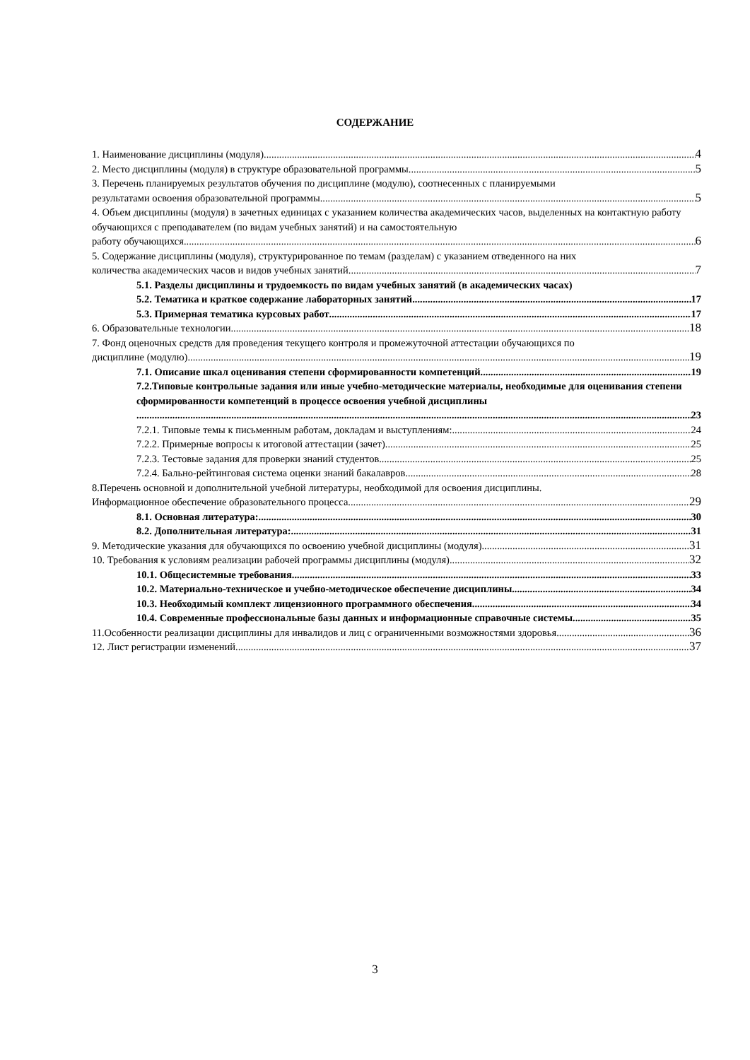СОДЕРЖАНИЕ
1. Наименование дисциплины (модуля) 4
2. Место дисциплины (модуля) в структуре образовательной программы 5
3. Перечень планируемых результатов обучения по дисциплине (модулю), соотнесенных с планируемыми
результатами освоения образовательной программы 5
4. Объем дисциплины (модуля) в зачетных единицах с указанием количества академических часов, выделенных на контактную работу обучающихся с преподавателем (по видам учебных занятий) и на самостоятельную
работу обучающихся 6
5. Содержание дисциплины (модуля), структурированное по темам (разделам) с указанием отведенного на них
количества академических часов и видов учебных занятий 7
5.1. Разделы дисциплины и трудоемкость по видам учебных занятий (в академических часах)
5.2. Тематика и краткое содержание лабораторных занятий 17
5.3. Примерная тематика курсовых работ 17
6. Образовательные технологии 18
7. Фонд оценочных средств для проведения текущего контроля и промежуточной аттестации обучающихся по
дисциплине (модулю) 19
7.1. Описание шкал оценивания степени сформированности компетенций 19
7.2.Типовые контрольные задания или иные учебно-методические материалы, необходимые для оценивания степени сформированности компетенций в процессе освоения учебной дисциплины
23
7.2.1. Типовые темы к письменным работам, докладам и выступлениям: 24
7.2.2. Примерные вопросы к итоговой аттестации (зачет) 25
7.2.3. Тестовые задания для проверки знаний студентов 25
7.2.4. Бально-рейтинговая система оценки знаний бакалавров 28
8.Перечень основной и дополнительной учебной литературы, необходимой для освоения дисциплины.
Информационное обеспечение образовательного процесса 29
8.1. Основная литература: 30
8.2. Дополнительная литература: 31
9. Методические указания для обучающихся по освоению учебной дисциплины (модуля) 31
10. Требования к условиям реализации рабочей программы дисциплины (модуля) 32
10.1. Общесистемные требования 33
10.2. Материально-техническое и учебно-методическое обеспечение дисциплины 34
10.3. Необходимый комплект лицензионного программного обеспечения 34
10.4. Современные профессиональные базы данных и информационные справочные системы 35
11.Особенности реализации дисциплины для инвалидов и лиц с ограниченными возможностями здоровья 36
12. Лист регистрации изменений 37
3